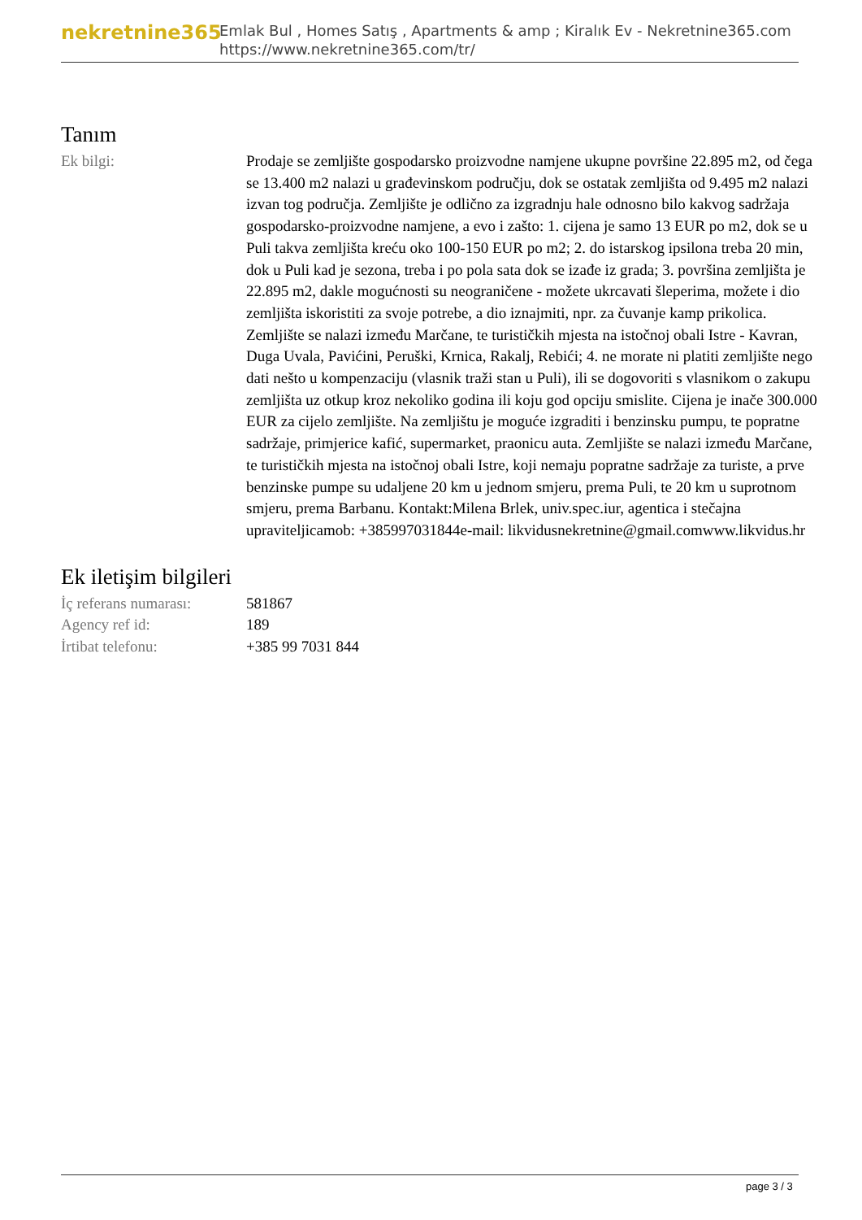nekretnine365
Emlak Bul , Homes Satış , Apartments & amp ; Kiralık Ev - Nekretnine365.com
https://www.nekretnine365.com/tr/
Tanım
| Ek bilgi: | Prodaje se zemljište gospodarsko proizvodne namjene ukupne površine 22.895 m2, od čega se 13.400 m2 nalazi u građevinskom području, dok se ostatak zemljišta od 9.495 m2 nalazi izvan tog područja. Zemljište je odlično za izgradnju hale odnosno bilo kakvog sadržaja gospodarsko-proizvodne namjene, a evo i zašto: 1. cijena je samo 13 EUR po m2, dok se u Puli takva zemljišta kreću oko 100-150 EUR po m2; 2. do istarskog ipsilona treba 20 min, dok u Puli kad je sezona, treba i po pola sata dok se izađe iz grada; 3. površina zemljišta je 22.895 m2, dakle mogućnosti su neograničene - možete ukrcavati šleperima, možete i dio zemljišta iskoristiti za svoje potrebe, a dio iznajmiti, npr. za čuvanje kamp prikolica. Zemljište se nalazi između Marčane, te turističkih mjesta na istočnoj obali Istre - Kavran, Duga Uvala, Pavićini, Peruški, Krnica, Rakalj, Rebići; 4. ne morate ni platiti zemljište nego dati nešto u kompenzaciju (vlasnik traži stan u Puli), ili se dogovoriti s vlasnikom o zakupu zemljišta uz otkup kroz nekoliko godina ili koju god opciju smislite. Cijena je inače 300.000 EUR za cijelo zemljište. Na zemljištu je moguće izgraditi i benzinsku pumpu, te popratne sadržaje, primjerice kafić, supermarket, praonicu auta. Zemljište se nalazi između Marčane, te turističkih mjesta na istočnoj obali Istre, koji nemaju popratne sadržaje za turiste, a prve benzinske pumpe su udaljene 20 km u jednom smjeru, prema Puli, te 20 km u suprotnom smjeru, prema Barbanu. Kontakt:Milena Brlek, univ.spec.iur, agentica i stečajna upraviteljicamob: +385997031844e-mail: likvidusnekretnine@gmail.comwww.likvidus.hr |
Ek iletişim bilgileri
| İç referans numarası: | 581867 |
| Agency ref id: | 189 |
| İrtibat telefonu: | +385 99 7031 844 |
page 3 / 3